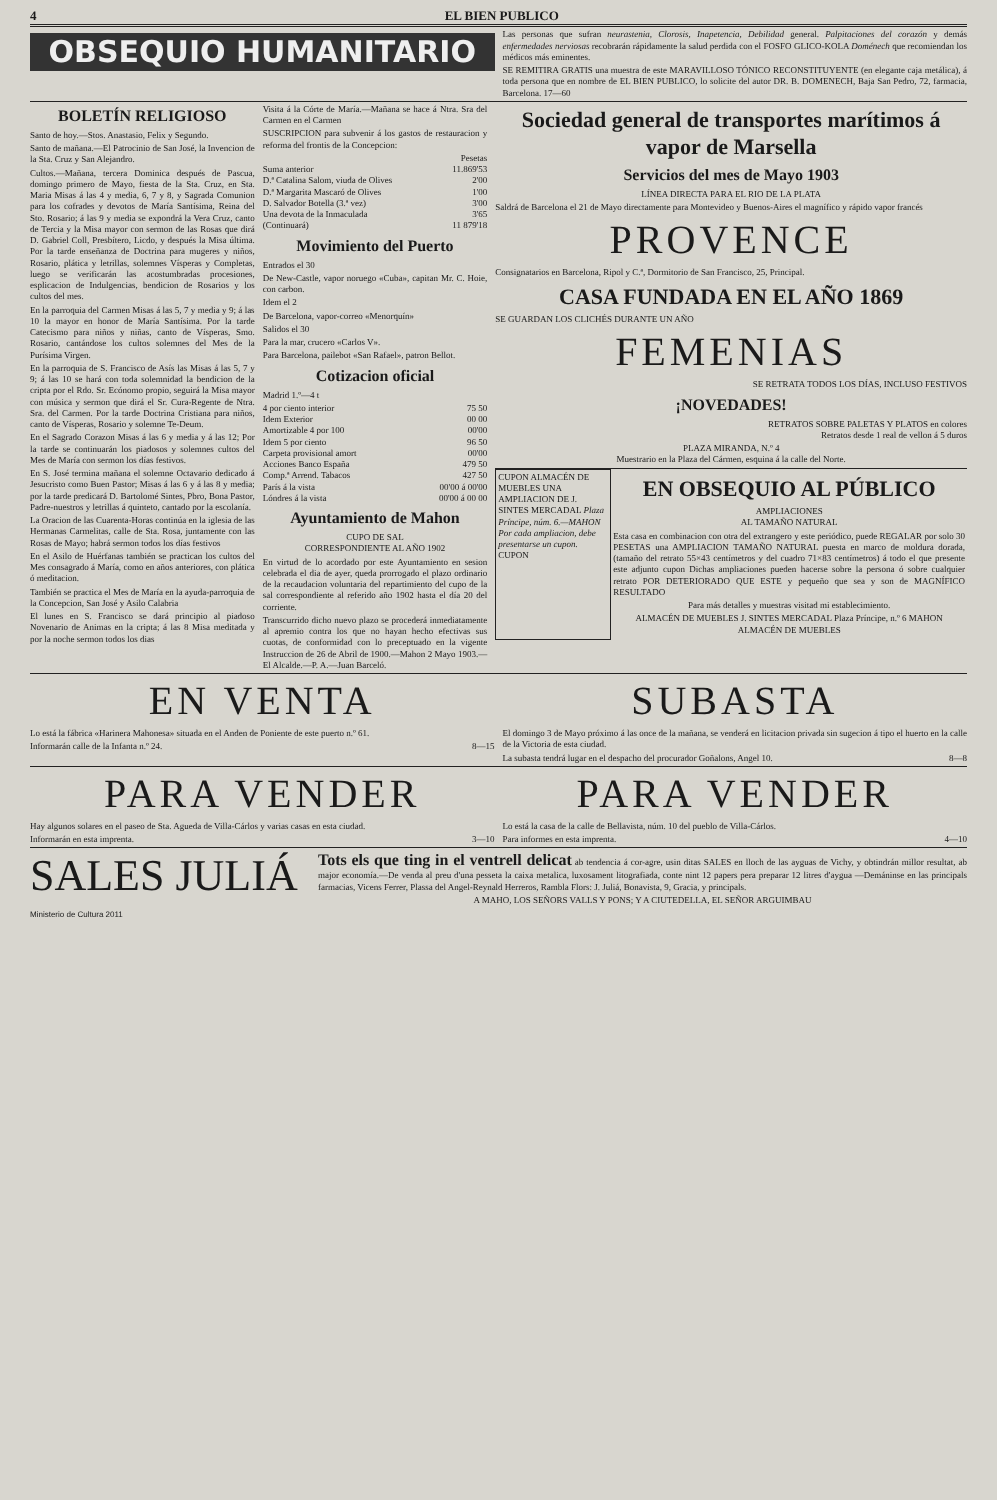4 EL BIEN PUBLICO
OBSEQUIO HUMANITARIO
Las personas que sufran neurastenia, Clorosis, Inapetencia, Debilidad general. Palpitaciones del corazón y demás enfermedades nerviosas recobrarán rápidamente la salud perdida con el FOSFO GLICO-KOLA Doménech que recomiendan los médicos más eminentes.
SE REMITIRA GRATIS una muestra de este MARAVILLOSO TÓNICO RECONSTITUYENTE (en elegante caja metálica), á toda persona que en nombre de EL BIEN PUBLICO, lo solicite del autor DR. B. DOMENECH, Baja San Pedro, 72, farmacia, Barcelona. 17—60
BOLETÍN RELIGIOSO
Santo de hoy.—Stos. Anastasio, Felix y Segundo.
Santo de mañana.—El Patrocinio de San José, la Invencion de la Sta. Cruz y San Alejandro.
Cultos.—Mañana, tercera Dominica después de Pascua, domingo primero de Mayo, fiesta de la Sta. Cruz, en Sta. Maria Misas á las 4 y media, 6, 7 y 8, y Sagrada Comunion para los cofrades y devotos de María Santísima, Reina del Sto. Rosario; á las 9 y media se expondrá la Vera Cruz, canto de Tercia y la Misa mayor con sermon de las Rosas que dirá D. Gabriel Coll, Presbítero, Licdo, y después la Misa última. Por la tarde enseñanza de Doctrina para mugeres y niños, Rosario, plática y letrillas, solemnes Vísperas y Completas, luego se verificarán las acostumbradas procesiones, esplicacion de Indulgencias, bendicion de Rosarios y los cultos del mes.
En la parroquia del Carmen Misas á las 5, 7 y media y 9; á las 10 la mayor en honor de María Santísima. Por la tarde Catecismo para niños y niñas, canto de Vísperas, Smo. Rosario, cantándose los cultos solemnes del Mes de la Purísima Virgen.
En la parroquia de S. Francisco de Asís las Misas á las 5, 7 y 9; á las 10 se hará con toda solemnidad la bendicion de la cripta por el Rdo. Sr. Ecónomo propio, seguirá la Misa mayor con música y sermon que dirá el Sr. Cura-Regente de Ntra. Sra. del Carmen. Por la tarde Doctrina Cristiana para niños, canto de Vísperas, Rosario y solemne Te-Deum.
En el Sagrado Corazon Misas á las 6 y media y á las 12; Por la tarde se continuarán los piadosos y solemnes cultos del Mes de María con sermon los días festivos.
En S. José termina mañana el solemne Octavario dedicado á Jesucristo como Buen Pastor; Misas á las 6 y á las 8 y media; por la tarde predicará D. Bartolomé Sintes, Pbro, Bona Pastor, Padre-nuestros y letrillas á quinteto, cantado por la escolanía.
La Oracion de las Cuarenta-Horas continúa en la iglesia de las Hermanas Carmelitas, calle de Sta. Rosa, juntamente con las Rosas de Mayo; habrá sermon todos los días festivos
En el Asilo de Huérfanas también se practican los cultos del Mes consagrado á María, como en años anteriores, con plática ó meditacion.
También se practica el Mes de María en la ayuda-parroquia de la Concepcion, San José y Asilo Calabria
El lunes en S. Francisco se dará principio al piadoso Novenario de Animas en la cripta; á las 8 Misa meditada y por la noche sermon todos los dias
Visita á la Córte de María.—Mañana se hace á Ntra. Sra del Carmen en el Carmen
SUSCRIPCION para subvenir á los gastos de restauracion y reforma del frontis de la Concepcion:
| | Pesetas |
| Suma anterior | 11.869'53 |
| D.ª Catalina Salom, viuda de Olives | 2'00 |
| D.ª Margarita Mascaró de Olives | 1'00 |
| D. Salvador Botella (3.ª vez) | 3'00 |
| Una devota de la Inmaculada | 3'65 |
| (Continuará) | 11 879'18 |
Movimiento del Puerto
Entrados el 30
De New-Castle, vapor noruego «Cuba», capitan Mr. C. Hoie, con carbon.
Idem el 2
De Barcelona, vapor-correo «Menorquín»
Salidos el 30
Para la mar, crucero «Carlos V».
Para Barcelona, pailebot «San Rafael», patron Bellot.
Cotizacion oficial
Madrid 1.º—4 t
| 4 por ciento interior | 75 50 |
| Idem Exterior | 00 00 |
| Amortizable 4 por 100 | 00'00 |
| Idem 5 por ciento | 96 50 |
| Carpeta provisional amort | 00'00 |
| Acciones Banco España | 479 50 |
| Comp.ª Arrend. Tabacos | 427 50 |
| París á la vista | 00'00 á 00'00 |
| Lóndres á la vista | 00'00 á 00 00 |
Ayuntamiento de Mahon
CUPO DE SAL
CORRESPONDIENTE AL AÑO 1902
En virtud de lo acordado por este Ayuntamiento en sesion celebrada el dia de ayer, queda prorrogado el plazo ordinario de la recaudacion voluntaria del repartimiento del cupo de la sal correspondiente al referido año 1902 hasta el día 20 del corriente.
Transcurrido dicho nuevo plazo se procederá inmediatamente al apremio contra los que no hayan hecho efectivas sus cuotas, de conformidad con lo preceptuado en la vigente Instruccion de 26 de Abril de 1900.—Mahon 2 Mayo 1903.—El Alcalde.—P. A.—Juan Barceló.
Sociedad general de transportes marítimos á vapor de Marsella
Servicios del mes de Mayo 1903
LÍNEA DIRECTA PARA EL RIO DE LA PLATA
Saldrá de Barcelona el 21 de Mayo directamente para Montevideo y Buenos-Aires el magnífico y rápido vapor francés
PROVENCE
Consignatarios en Barcelona, Ripol y C.ª, Dormitorio de San Francisco, 25, Principal.
CASA FUNDADA EN EL AÑO 1869
SE GUARDAN LOS CLICHÉS DURANTE UN AÑO
FEMENIAS
SE RETRATA TODOS LOS DÍAS, INCLUSO FESTIVOS
¡NOVEDADES!
RETRATOS SOBRE PALETAS Y PLATOS en colores
Retratos desde 1 real de vellon á 5 duros
PLAZA MIRANDA, N.º 4
Muestrario en la Plaza del Cármen, esquina á la calle del Norte.
CUPON ALMACÉN DE MUEBLES UNA AMPLIACION DE J. SINTES MERCADAL Plaza Príncipe, núm. 6.—MAHON Por cada ampliacion, debe presentarse un cupon. CUPON
EN OBSEQUIO AL PÚBLICO
AMPLIACIONES
AL TAMAÑO NATURAL
Esta casa en combinacion con otra del extrangero y este periódico, puede REGALAR por solo 30 PESETAS una AMPLIACION TAMAÑO NATURAL puesta en marco de moldura dorada, (tamaño del retrato 55×43 centímetros y del cuadro 71×83 centímetros) á todo el que presente este adjunto cupon Dichas ampliaciones pueden hacerse sobre la persona ó sobre cualquier retrato POR DETERIORADO QUE ESTE y pequeño que sea y son de MAGNÍFICO RESULTADO
Para más detalles y muestras visitad mi establecimiento.
ALMACÉN DE MUEBLES J. SINTES MERCADAL Plaza Príncipe, n.º 6 MAHON ALMACÉN DE MUEBLES
EN VENTA
Lo está la fábrica «Harinera Mahonesa» situada en el Anden de Poniente de este puerto n.º 61.
Informarán calle de la Infanta n.º 24. 8—15
SUBASTA
El domingo 3 de Mayo próximo á las once de la mañana, se venderá en licitacion privada sin sugecion á tipo el huerto en la calle de la Victoria de esta ciudad.
La subasta tendrá lugar en el despacho del procurador Goñalons, Angel 10. 8—8
PARA VENDER
Hay algunos solares en el paseo de Sta. Agueda de Villa-Cárlos y varias casas en esta ciudad.
Informarán en esta imprenta. 3—10
PARA VENDER
Lo está la casa de la calle de Bellavista, núm. 10 del pueblo de Villa-Cárlos.
Para informes en esta imprenta. 4—10
SALES JULIÁ
Tots els que ting in el ventrell delicat ab tendencia á cor-agre, usin ditas SALES en lloch de las ayguas de Vichy, y obtindrán millor resultat, ab major economía.—De venda al preu d'una pesseta la caixa metalica, luxosament litografiada, conte nint 12 papers pera preparar 12 litres d'aygua —Demáninse en las principals farmacias, Vicens Ferrer, Plassa del Angel-Reynald Herreros, Rambla Flors: J. Juliá, Bonavista, 9, Gracia, y principals.
A MAHO, LOS SEÑORS VALLS Y PONS; Y A CIUTEDELLA, EL SEÑOR ARGUIMBAU
Ministerio de Cultura 2011